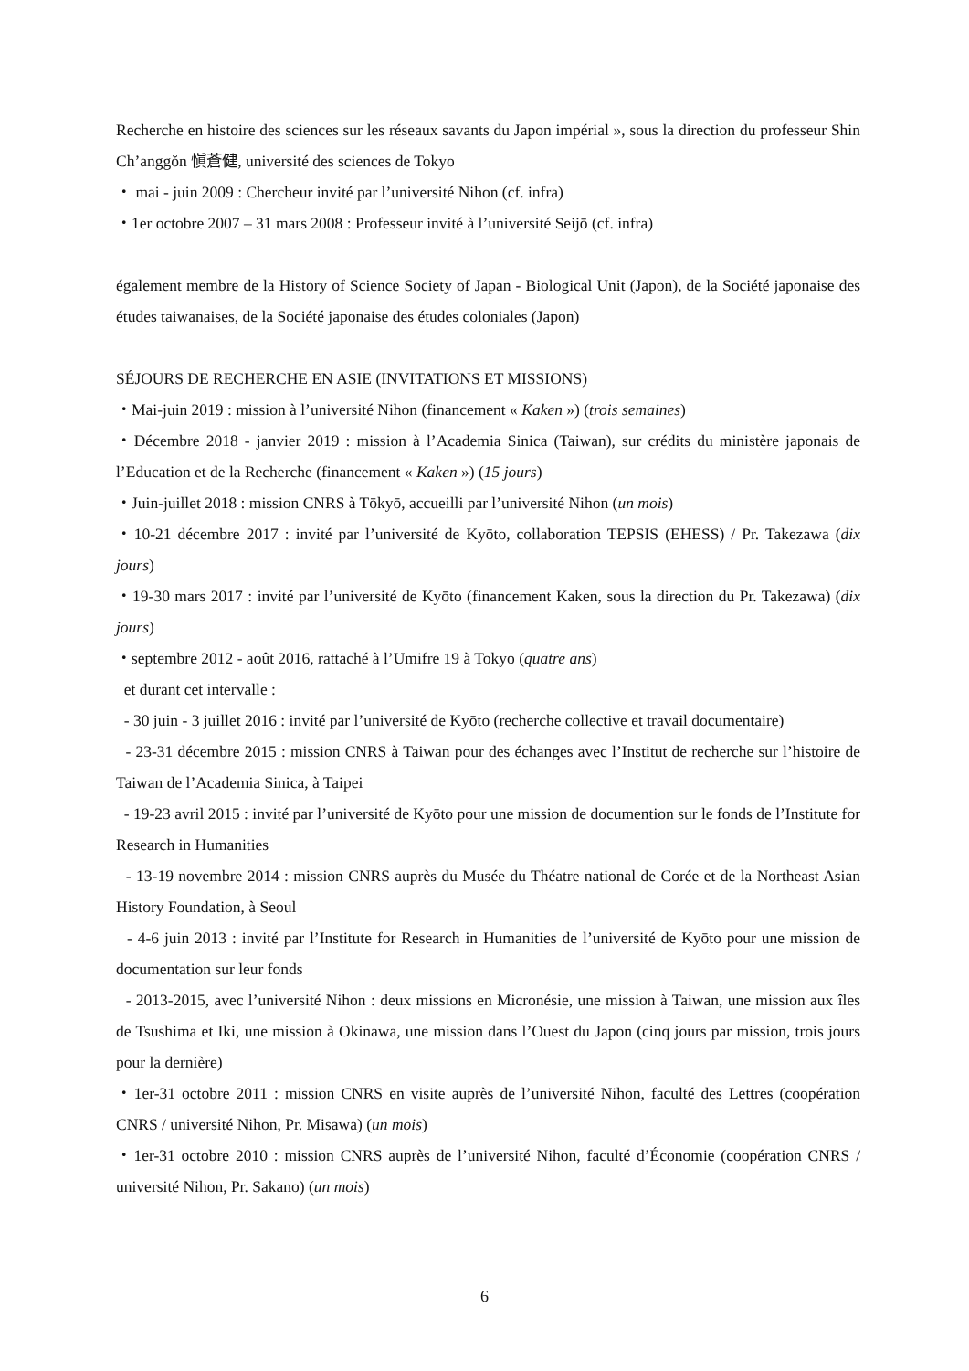Recherche en histoire des sciences sur les réseaux savants du Japon impérial », sous la direction du professeur Shin Ch’anggŏn 愼蒼健, université des sciences de Tokyo
・ mai - juin 2009 : Chercheur invité par l’université Nihon (cf. infra)
・1er octobre 2007 – 31 mars 2008 : Professeur invité à l’université Seijō (cf. infra)
également membre de la History of Science Society of Japan - Biological Unit (Japon), de la Société japonaise des études taiwanaises, de la Société japonaise des études coloniales (Japon)
SÉJOURS DE RECHERCHE EN ASIE (INVITATIONS ET MISSIONS)
・Mai-juin 2019 : mission à l’université Nihon (financement « Kaken ») (trois semaines)
・Décembre 2018 - janvier 2019 : mission à l’Academia Sinica (Taiwan), sur crédits du ministère japonais de l’Education et de la Recherche (financement « Kaken ») (15 jours)
・Juin-juillet 2018 : mission CNRS à Tōkyō, accueilli par l’université Nihon (un mois)
・10-21 décembre 2017 : invité par l’université de Kyōto, collaboration TEPSIS (EHESS) / Pr. Takezawa (dix jours)
・19-30 mars 2017 : invité par l’université de Kyōto (financement Kaken, sous la direction du Pr. Takezawa) (dix jours)
・septembre 2012 - août 2016, rattaché à l’Umifre 19 à Tokyo (quatre ans)
et durant cet intervalle :
- 30 juin - 3 juillet 2016 : invité par l’université de Kyōto (recherche collective et travail documentaire)
- 23-31 décembre 2015 : mission CNRS à Taiwan pour des échanges avec l’Institut de recherche sur l’histoire de Taiwan de l’Academia Sinica, à Taipei
- 19-23 avril 2015 : invité par l’université de Kyōto pour une mission de documention sur le fonds de l’Institute for Research in Humanities
- 13-19 novembre 2014 : mission CNRS auprès du Musée du Théatre national de Corée et de la Northeast Asian History Foundation, à Seoul
- 4-6 juin 2013 : invité par l’Institute for Research in Humanities de l’université de Kyōto pour une mission de documentation sur leur fonds
- 2013-2015, avec l’université Nihon : deux missions en Micronésie, une mission à Taiwan, une mission aux îles de Tsushima et Iki, une mission à Okinawa, une mission dans l’Ouest du Japon (cinq jours par mission, trois jours pour la dernière)
・1er-31 octobre 2011 : mission CNRS en visite auprès de l’université Nihon, faculté des Lettres (coopération CNRS / université Nihon, Pr. Misawa) (un mois)
・1er-31 octobre 2010 : mission CNRS auprès de l’université Nihon, faculté d’Économie (coopération CNRS / université Nihon, Pr. Sakano) (un mois)
6